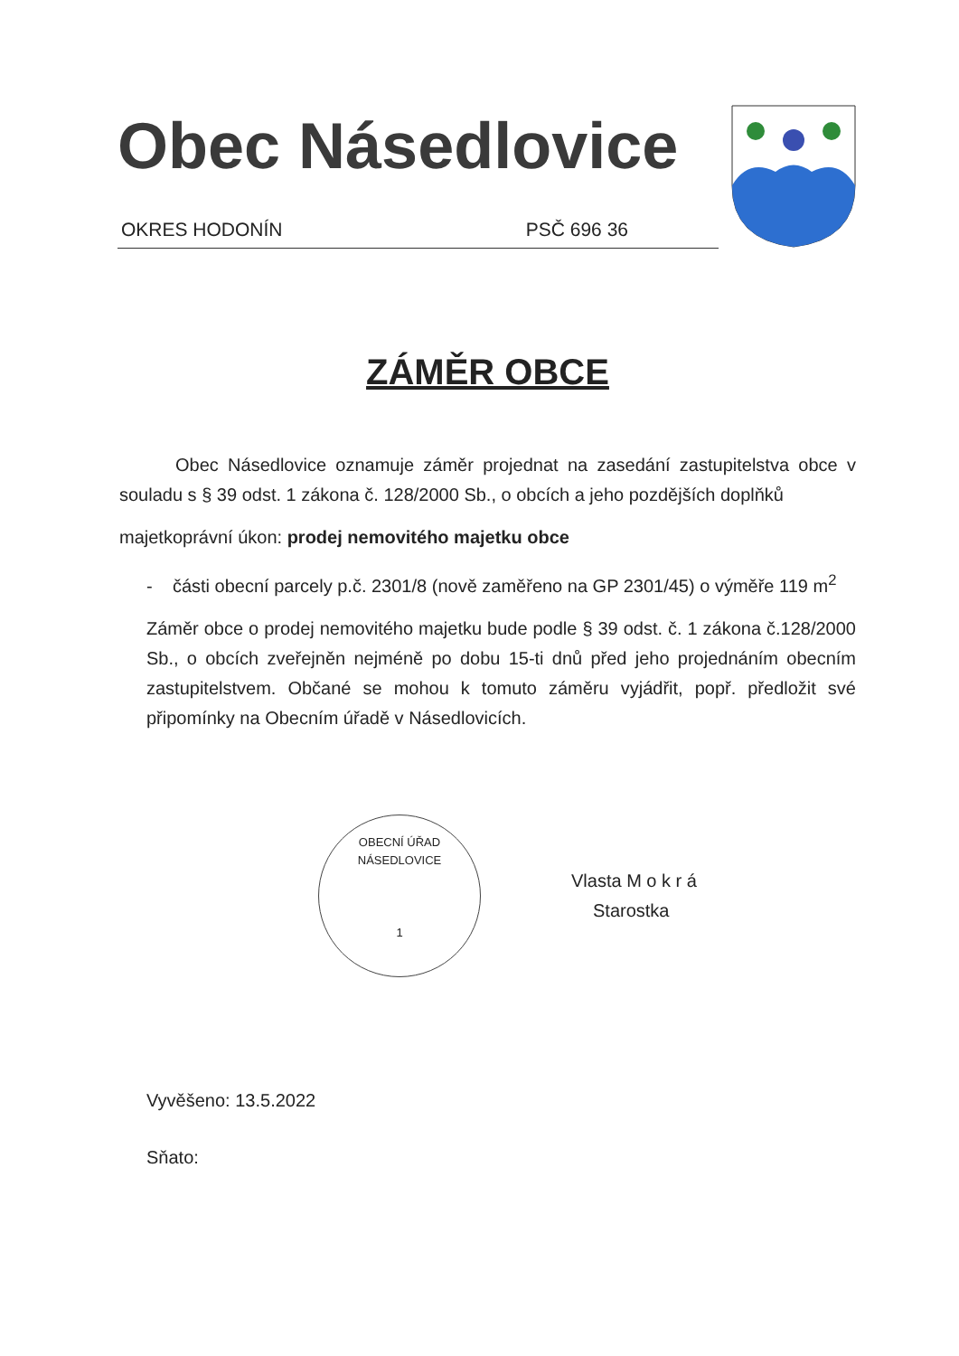Obec Násedlovice
OKRES HODONÍN PSČ 696 36
ZÁMĚR OBCE
Obec Násedlovice oznamuje záměr projednat na zasedání zastupitelstva obce v souladu s § 39 odst. 1 zákona č. 128/2000 Sb., o obcích a jeho pozdějších doplňků
majetkoprávní úkon: prodej nemovitého majetku obce
- části obecní parcely p.č. 2301/8 (nově zaměřeno na GP 2301/45) o výměře 119 m<sup>2</sup>
Záměr obce o prodej nemovitého majetku bude podle § 39 odst. č. 1 zákona č.128/2000 Sb., o obcích zveřejněn nejméně po dobu 15-ti dnů před jeho projednáním obecním zastupitelstvem. Občané se mohou k tomuto záměru vyjádřit, popř. předložit své připomínky na Obecním úřadě v Násedlovicích.
OBECNÍ ÚŘAD NÁSEDLOVICE
1
Vlasta M o k r á
Starostka
Vyvěšeno: 13.5.2022
Sňato: